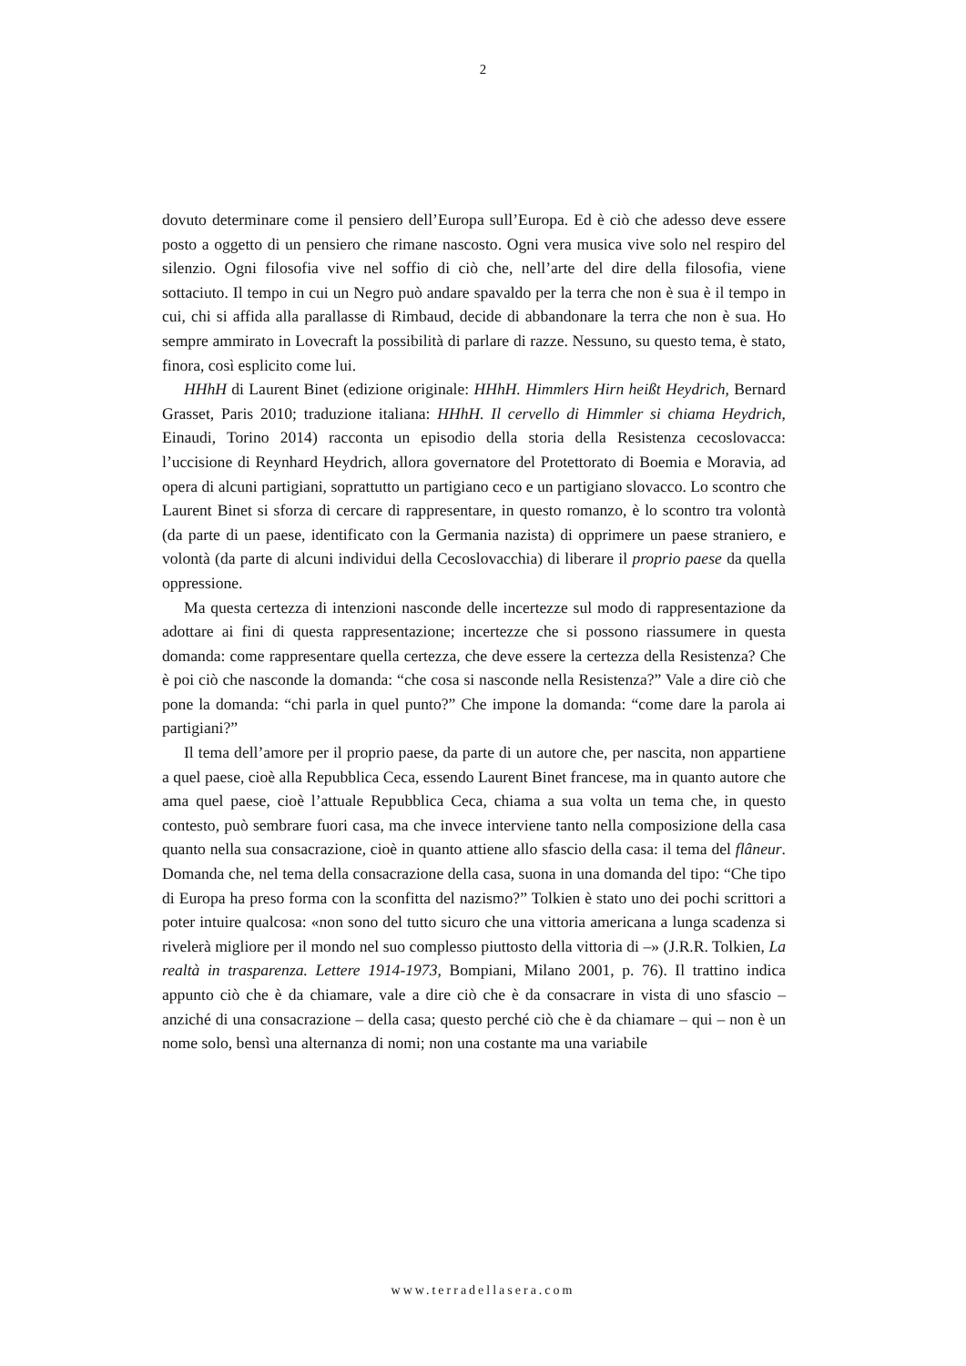2
dovuto determinare come il pensiero dell’Europa sull’Europa. Ed è ciò che adesso deve essere posto a oggetto di un pensiero che rimane nascosto. Ogni vera musica vive solo nel respiro del silenzio. Ogni filosofia vive nel soffio di ciò che, nell’arte del dire della filosofia, viene sottaciuto. Il tempo in cui un Negro può andare spavaldo per la terra che non è sua è il tempo in cui, chi si affida alla parallasse di Rimbaud, decide di abbandonare la terra che non è sua. Ho sempre ammirato in Lovecraft la possibilità di parlare di razze. Nessuno, su questo tema, è stato, finora, così esplicito come lui.
HHhH di Laurent Binet (edizione originale: HHhH. Himmlers Hirn heißt Heydrich, Bernard Grasset, Paris 2010; traduzione italiana: HHhH. Il cervello di Himmler si chiama Heydrich, Einaudi, Torino 2014) racconta un episodio della storia della Resistenza cecoslovacca: l’uccisione di Reynhard Heydrich, allora governatore del Protettorato di Boemia e Moravia, ad opera di alcuni partigiani, soprattutto un partigiano ceco e un partigiano slovacco. Lo scontro che Laurent Binet si sforza di cercare di rappresentare, in questo romanzo, è lo scontro tra volontà (da parte di un paese, identificato con la Germania nazista) di opprimere un paese straniero, e volontà (da parte di alcuni individui della Cecoslovacchia) di liberare il proprio paese da quella oppressione.
Ma questa certezza di intenzioni nasconde delle incertezze sul modo di rappresentazione da adottare ai fini di questa rappresentazione; incertezze che si possono riassumere in questa domanda: come rappresentare quella certezza, che deve essere la certezza della Resistenza? Che è poi ciò che nasconde la domanda: “che cosa si nasconde nella Resistenza?” Vale a dire ciò che pone la domanda: “chi parla in quel punto?” Che impone la domanda: “come dare la parola ai partigiani?”
Il tema dell’amore per il proprio paese, da parte di un autore che, per nascita, non appartiene a quel paese, cioè alla Repubblica Ceca, essendo Laurent Binet francese, ma in quanto autore che ama quel paese, cioè l’attuale Repubblica Ceca, chiama a sua volta un tema che, in questo contesto, può sembrare fuori casa, ma che invece interviene tanto nella composizione della casa quanto nella sua consacrazione, cioè in quanto attiene allo sfascio della casa: il tema del flâneur. Domanda che, nel tema della consacrazione della casa, suona in una domanda del tipo: “Che tipo di Europa ha preso forma con la sconfitta del nazismo?” Tolkien è stato uno dei pochi scrittori a poter intuire qualcosa: «non sono del tutto sicuro che una vittoria americana a lunga scadenza si rivelerà migliore per il mondo nel suo complesso piuttosto della vittoria di –» (J.R.R. Tolkien, La realtà in trasparenza. Lettere 1914-1973, Bompiani, Milano 2001, p. 76). Il trattino indica appunto ciò che è da chiamare, vale a dire ciò che è da consacrare in vista di uno sfascio – anziché di una consacrazione – della casa; questo perché ciò che è da chiamare – qui – non è un nome solo, bensì una alternanza di nomi; non una costante ma una variabile
www.terradellasera.com